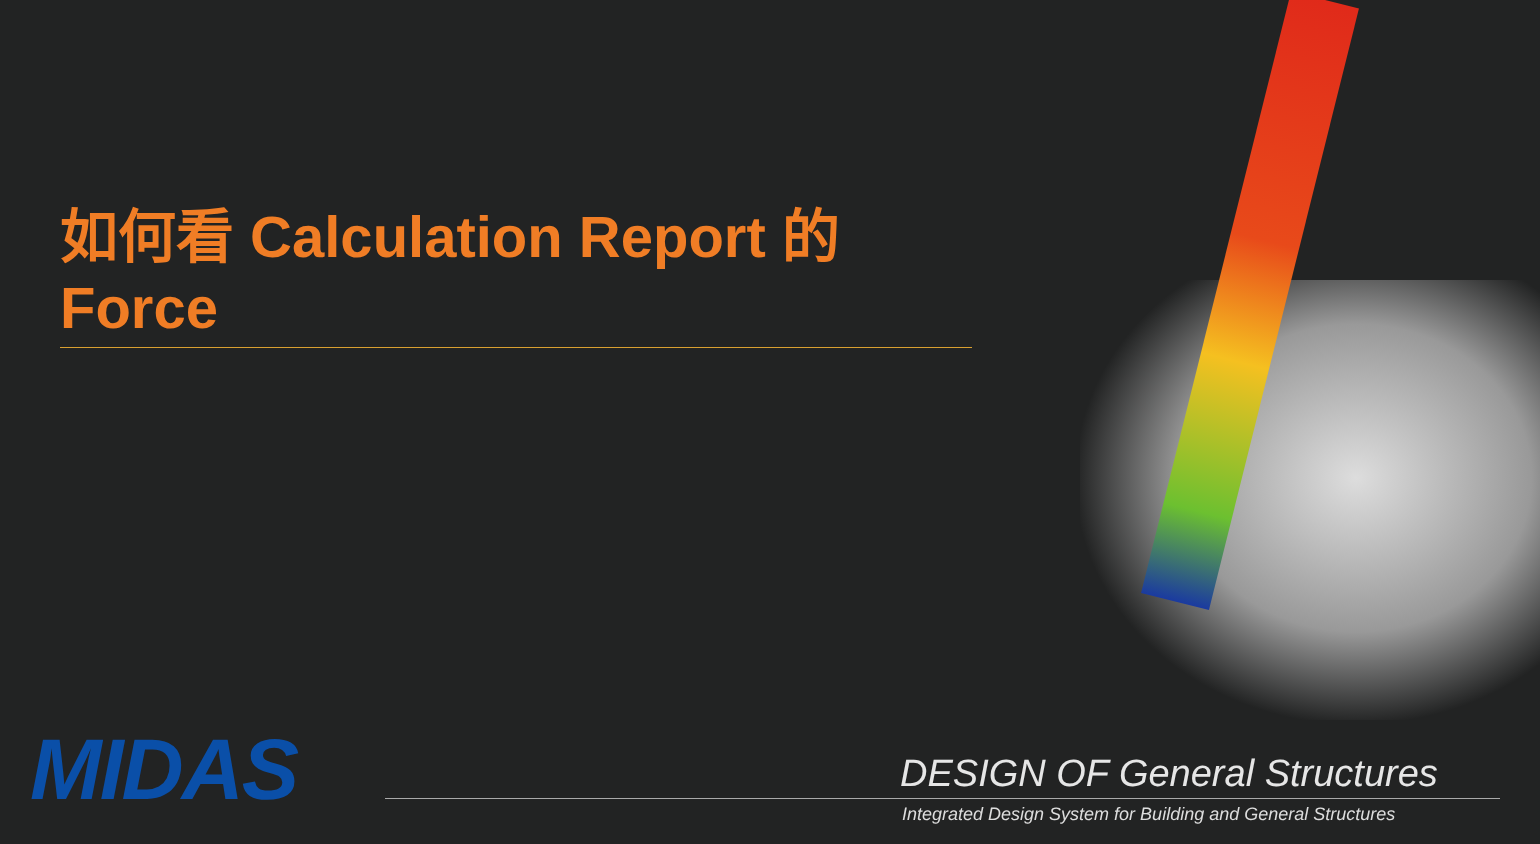如何看 Calculation Report 的 Force
MIDAS DESIGN OF General Structures
Integrated Design System for Building and General Structures